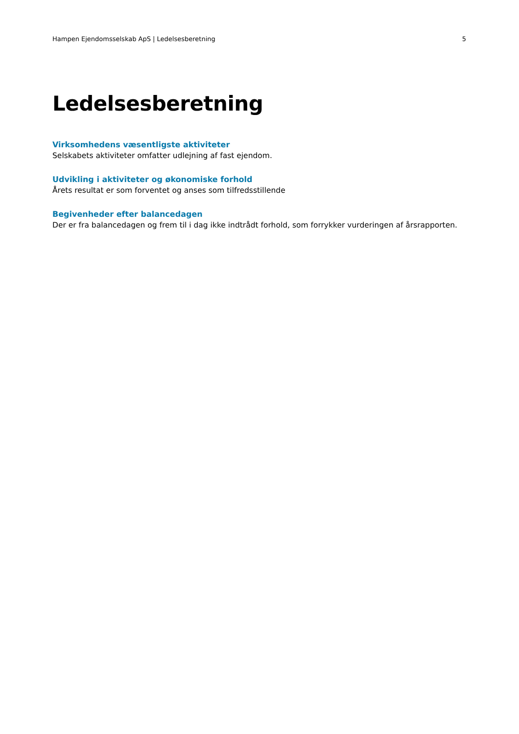Hampen Ejendomsselskab ApS | Ledelsesberetning 5
Ledelsesberetning
Virksomhedens væsentligste aktiviteter
Selskabets aktiviteter omfatter udlejning af fast ejendom.
Udvikling i aktiviteter og økonomiske forhold
Årets resultat er som forventet og anses som tilfredsstillende
Begivenheder efter balancedagen
Der er fra balancedagen og frem til i dag ikke indtrådt forhold, som forrykker vurderingen af årsrapporten.